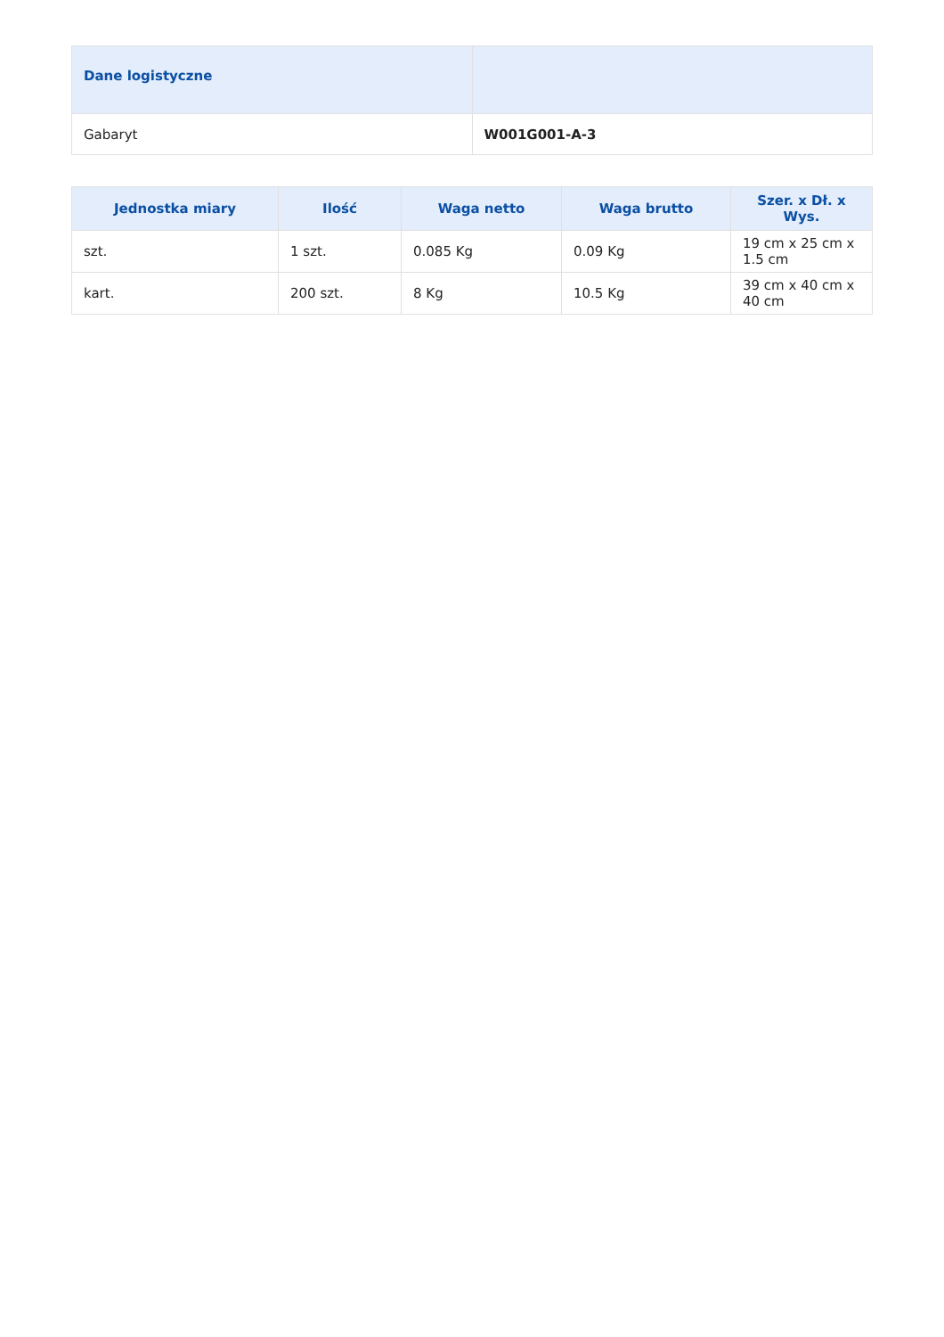| Dane logistyczne | |
| --- | --- |
| Gabaryt | W001G001-A-3 |
| Jednostka miary | Ilość | Waga netto | Waga brutto | Szer. x Dł. x Wys. |
| --- | --- | --- | --- | --- |
| szt. | 1 szt. | 0.085 Kg | 0.09 Kg | 19 cm x 25 cm x 1.5 cm |
| kart. | 200 szt. | 8 Kg | 10.5 Kg | 39 cm x 40 cm x 40 cm |